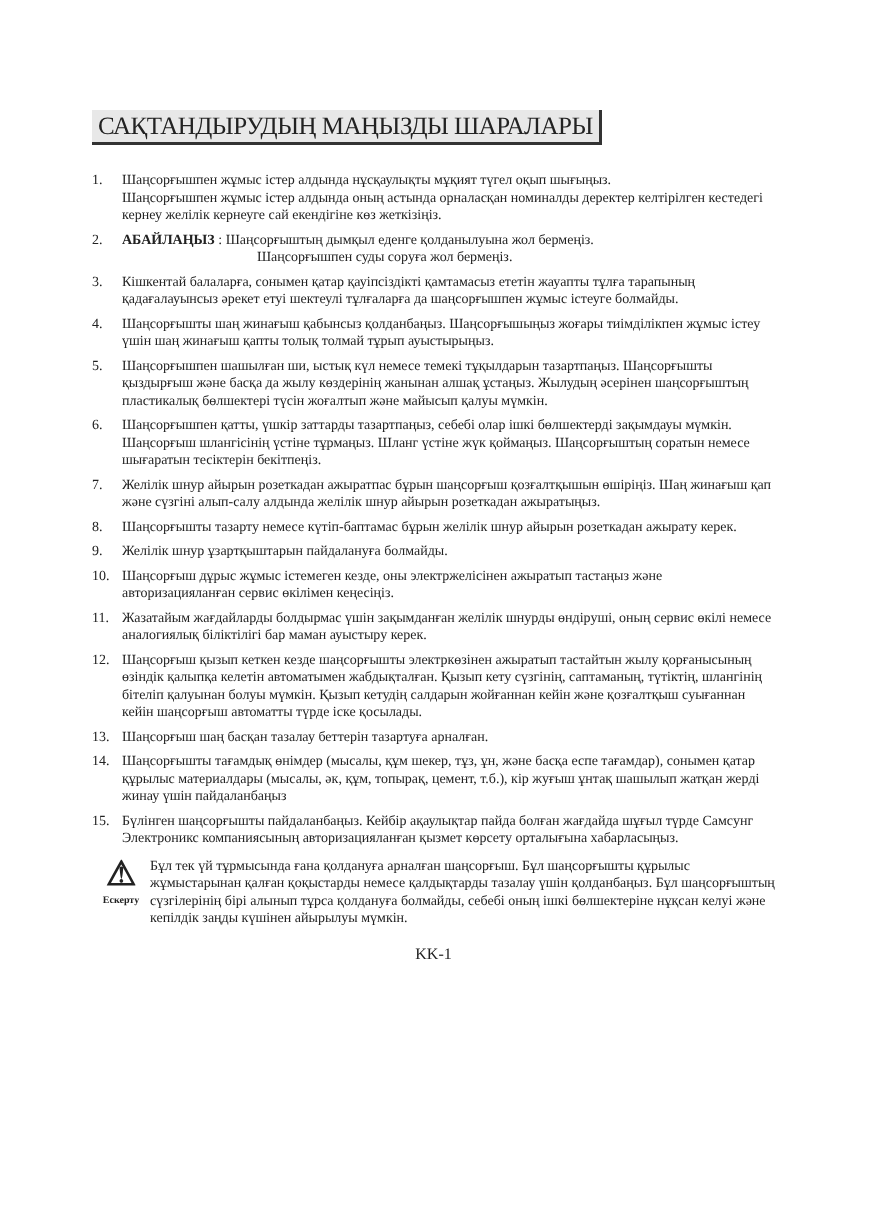САҚТАНДЫРУДЫҢ МАҢЫЗДЫ ШАРАЛАРЫ
1. Шаңсорғышпен жұмыс істер алдында нұсқаулықты мұқият түгел оқып шығыңыз.
Шаңсорғышпен жұмыс істер алдында оның астында орналасқан номиналды деректер келтірілген кестедегі кернеу желілік кернеуге сай екендігіне көз жеткізіңіз.
2. АБАЙЛАҢЫЗ : Шаңсорғыштың дымқыл еденге қолданылуына жол бермеңіз.
Шаңсорғышпен суды соруға жол бермеңіз.
3. Кішкентай балаларға, сонымен қатар қауіпсіздікті қамтамасыз ететін жауапты тұлға тарапының қадағалауынсыз әрекет етуі шектеулі тұлғаларға да шаңсорғышпен жұмыс істеуге болмайды.
4. Шаңсорғышты шаң жинағыш қабынсыз қолданбаңыз. Шаңсорғышыңыз жоғары тиімділікпен жұмыс істеу үшін шаң жинағыш қапты толық толмай тұрып ауыстырыңыз.
5. Шаңсорғышпен шашылған ши, ыстық күл немесе темекі тұқылдарын тазартпаңыз. Шаңсорғышты қыздырғыш және басқа да жылу көздерінің жанынан алшақ ұстаңыз. Жылудың әсерінен шаңсорғыштың пластикалық бөлшектері түсін жоғалтып және майысып қалуы мүмкін.
6. Шаңсорғышпен қатты, үшкір заттарды тазартпаңыз, себебі олар ішкі бөлшектерді зақымдауы мүмкін. Шаңсорғыш шлангісінің үстіне тұрмаңыз. Шланг үстіне жүк қоймаңыз. Шаңсорғыштың соратын немесе шығаратын тесіктерін бекітпеңіз.
7. Желілік шнур айырын розеткадан ажыратпас бұрын шаңсорғыш қозғалтқышын өшіріңіз. Шаң жинағыш қап және сүзгіні алып-салу алдында желілік шнур айырын розеткадан ажыратыңыз.
8. Шаңсорғышты тазарту немесе күтіп-баптамас бұрын желілік шнур айырын розеткадан ажырату керек.
9. Желілік шнур ұзартқыштарын пайдалануға болмайды.
10. Шаңсорғыш дұрыс жұмыс істемеген кезде, оны электржелісінен ажыратып тастаңыз және авторизацияланған сервис өкілімен кеңесіңіз.
11. Жазатайым жағдайларды болдырмас үшін зақымданған желілік шнурды өндіруші, оның сервис өкілі немесе аналогиялық біліктілігі бар маман ауыстыру керек.
12. Шаңсорғыш қызып кеткен кезде шаңсорғышты электркөзінен ажыратып тастайтын жылу қорғанысының өзіндік қалыпқа келетін автоматымен жабдықталған. Қызып кету сүзгінің, саптаманың, түтіктің, шлангінің бітеліп қалуынан болуы мүмкін. Қызып кетудің салдарын жойғаннан кейін және қозғалтқыш суығаннан кейін шаңсорғыш автоматты түрде іске қосылады.
13. Шаңсорғыш шаң басқан тазалау беттерін тазартуға арналған.
14. Шаңсорғышты тағамдық өнімдер (мысалы, құм шекер, тұз, ұн, және басқа еспе тағамдар), сонымен қатар құрылыс материалдары (мысалы, әк, құм, топырақ, цемент, т.б.), кір жуғыш ұнтақ шашылып жатқан жерді жинау үшін пайдаланбаңыз
15. Бүлінген шаңсорғышты пайдаланбаңыз. Кейбір ақаулықтар пайда болған жағдайда шұғыл түрде Самсунг Электроникс компаниясының авторизацияланған қызмет көрсету орталығына хабарласыңыз.
⚠
Ескерту
Бұл тек үй тұрмысында ғана қолдануға арналған шаңсорғыш. Бұл шаңсорғышты құрылыс жұмыстарынан қалған қоқыстарды немесе қалдықтарды тазалау үшін қолданбаңыз. Бұл шаңсорғыштың сүзгілерінің бірі алынып тұрса қолдануға болмайды, себебі оның ішкі бөлшектеріне нұқсан келуі және кепілдік заңды күшінен айырылуы мүмкін.
KK-1